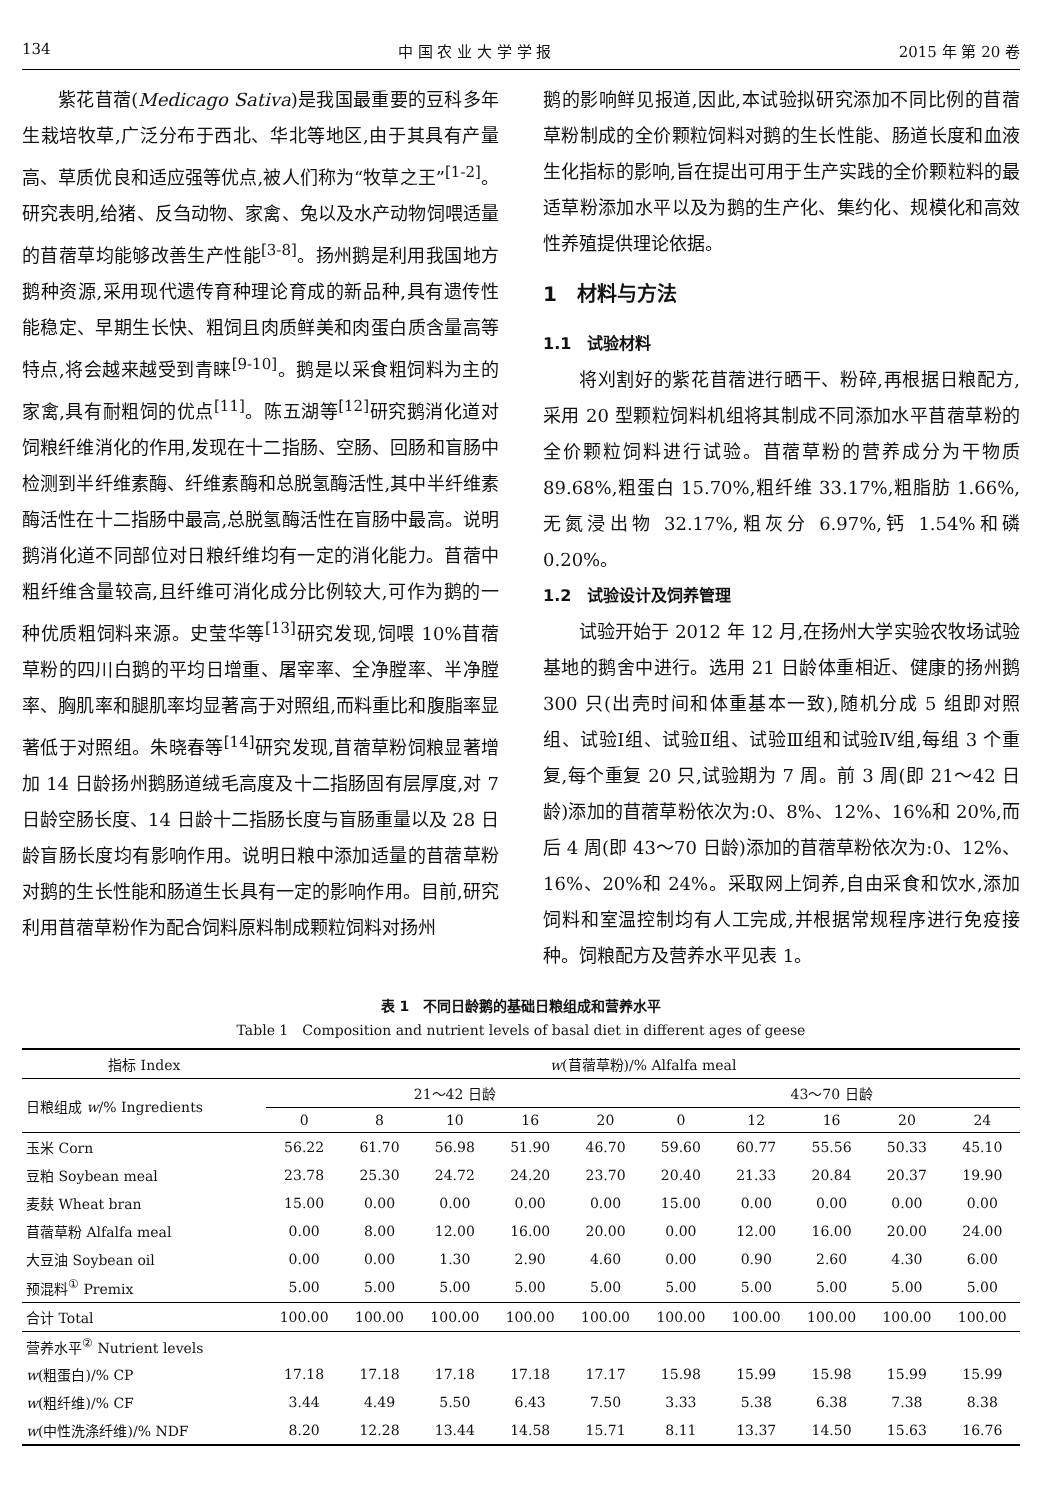134 中 国 农 业 大 学 学 报 2015 年 第 20 卷
紫花苜蓿(Medicago Sativa)是我国最重要的豆科多年生栽培牧草,广泛分布于西北、华北等地区,由于其具有产量高、草质优良和适应强等优点,被人们称为“牧草之王”<sup>[1-2]</sup>。研究表明,给猪、反刍动物、家禽、兔以及水产动物饲喂适量的苜蓿草均能够改善生产性能<sup>[3-8]</sup>。扬州鹅是利用我国地方鹅种资源,采用现代遗传育种理论育成的新品种,具有遗传性能稳定、早期生长快、粗饲且肉质鲜美和肉蛋白质含量高等特点,将会越来越受到青睐<sup>[9-10]</sup>。鹅是以采食粗饲料为主的家禽,具有耐粗饲的优点<sup>[11]</sup>。陈五湖等<sup>[12]</sup>研究鹅消化道对饲粮纤维消化的作用,发现在十二指肠、空肠、回肠和盲肠中检测到半纤维素酶、纤维素酶和总脱氢酶活性,其中半纤维素酶活性在十二指肠中最高,总脱氢酶活性在盲肠中最高。说明鹅消化道不同部位对日粮纤维均有一定的消化能力。苜蓿中粗纤维含量较高,且纤维可消化成分比例较大,可作为鹅的一种优质粗饲料来源。史莹华等<sup>[13]</sup>研究发现,饲喂 10%苜蓿草粉的四川白鹅的平均日增重、屠宰率、全净膛率、半净膛率、胸肌率和腿肌率均显著高于对照组,而料重比和腹脂率显著低于对照组。朱晓春等<sup>[14]</sup>研究发现,苜蓿草粉饲粮显著增加 14 日龄扬州鹅肠道绒毛高度及十二指肠固有层厚度,对 7 日龄空肠长度、14 日龄十二指肠长度与盲肠重量以及 28 日龄盲肠长度均有影响作用。说明日粮中添加适量的苜蓿草粉对鹅的生长性能和肠道生长具有一定的影响作用。目前,研究利用苜蓿草粉作为配合饲料原料制成颗粒饲料对扬州
鹅的影响鲜见报道,因此,本试验拟研究添加不同比例的苜蓿草粉制成的全价颗粒饲料对鹅的生长性能、肠道长度和血液生化指标的影响,旨在提出可用于生产实践的全价颗粒料的最适草粉添加水平以及为鹅的生产化、集约化、规模化和高效性养殖提供理论依据。
1　材料与方法
1.1　试验材料
将刈割好的紫花苜蓿进行晒干、粉碎,再根据日粮配方,采用 20 型颗粒饲料机组将其制成不同添加水平苜蓿草粉的全价颗粒饲料进行试验。苜蓿草粉的营养成分为干物质 89.68%,粗蛋白 15.70%,粗纤维 33.17%,粗脂肪 1.66%,无氮浸出物 32.17%,粗灰分 6.97%,钙 1.54%和磷 0.20%。
1.2　试验设计及饲养管理
试验开始于 2012 年 12 月,在扬州大学实验农牧场试验基地的鹅舍中进行。选用 21 日龄体重相近、健康的扬州鹅 300 只(出壳时间和体重基本一致),随机分成 5 组即对照组、试验Ⅰ组、试验Ⅱ组、试验Ⅲ组和试验Ⅳ组,每组 3 个重复,每个重复 20 只,试验期为 7 周。前 3 周(即 21～42 日龄)添加的苜蓿草粉依次为:0、8%、12%、16%和 20%,而后 4 周(即 43～70 日龄)添加的苜蓿草粉依次为:0、12%、16%、20%和 24%。采取网上饲养,自由采食和饮水,添加饲料和室温控制均有人工完成,并根据常规程序进行免疫接种。饲粮配方及营养水平见表 1。
表 1　不同日龄鹅的基础日粮组成和营养水平
Table 1　Composition and nutrient levels of basal diet in different ages of geese
| 指标 Index | w (苜蓿草粉)/% Alfalfa meal | | | | | | | | | |
| --- | --- | --- | --- | --- | --- | --- | --- | --- | --- | --- |
| 日粮组成 w /% Ingredients | 21～42 日龄 | | | | | 43～70 日龄 | | | | |
| | 0 | 8 | 10 | 16 | 20 | 0 | 12 | 16 | 20 | 24 |
| 玉米 Corn | 56.22 | 61.70 | 56.98 | 51.90 | 46.70 | 59.60 | 60.77 | 55.56 | 50.33 | 45.10 |
| 豆粕 Soybean meal | 23.78 | 25.30 | 24.72 | 24.20 | 23.70 | 20.40 | 21.33 | 20.84 | 20.37 | 19.90 |
| 麦麸 Wheat bran | 15.00 | 0.00 | 0.00 | 0.00 | 0.00 | 15.00 | 0.00 | 0.00 | 0.00 | 0.00 |
| 苜蓿草粉 Alfalfa meal | 0.00 | 8.00 | 12.00 | 16.00 | 20.00 | 0.00 | 12.00 | 16.00 | 20.00 | 24.00 |
| 大豆油 Soybean oil | 0.00 | 0.00 | 1.30 | 2.90 | 4.60 | 0.00 | 0.90 | 2.60 | 4.30 | 6.00 |
| 预混料<sup>①</sup> Premix | 5.00 | 5.00 | 5.00 | 5.00 | 5.00 | 5.00 | 5.00 | 5.00 | 5.00 | 5.00 |
| 合计 Total | 100.00 | 100.00 | 100.00 | 100.00 | 100.00 | 100.00 | 100.00 | 100.00 | 100.00 | 100.00 |
| 营养水平<sup>②</sup> Nutrient levels | | | | | | | | | | |
| w (粗蛋白)/% CP | 17.18 | 17.18 | 17.18 | 17.18 | 17.17 | 15.98 | 15.99 | 15.98 | 15.99 | 15.99 |
| w (粗纤维)/% CF | 3.44 | 4.49 | 5.50 | 6.43 | 7.50 | 3.33 | 5.38 | 6.38 | 7.38 | 8.38 |
| w (中性洗涤纤维)/% NDF | 8.20 | 12.28 | 13.44 | 14.58 | 15.71 | 8.11 | 13.37 | 14.50 | 15.63 | 16.76 |